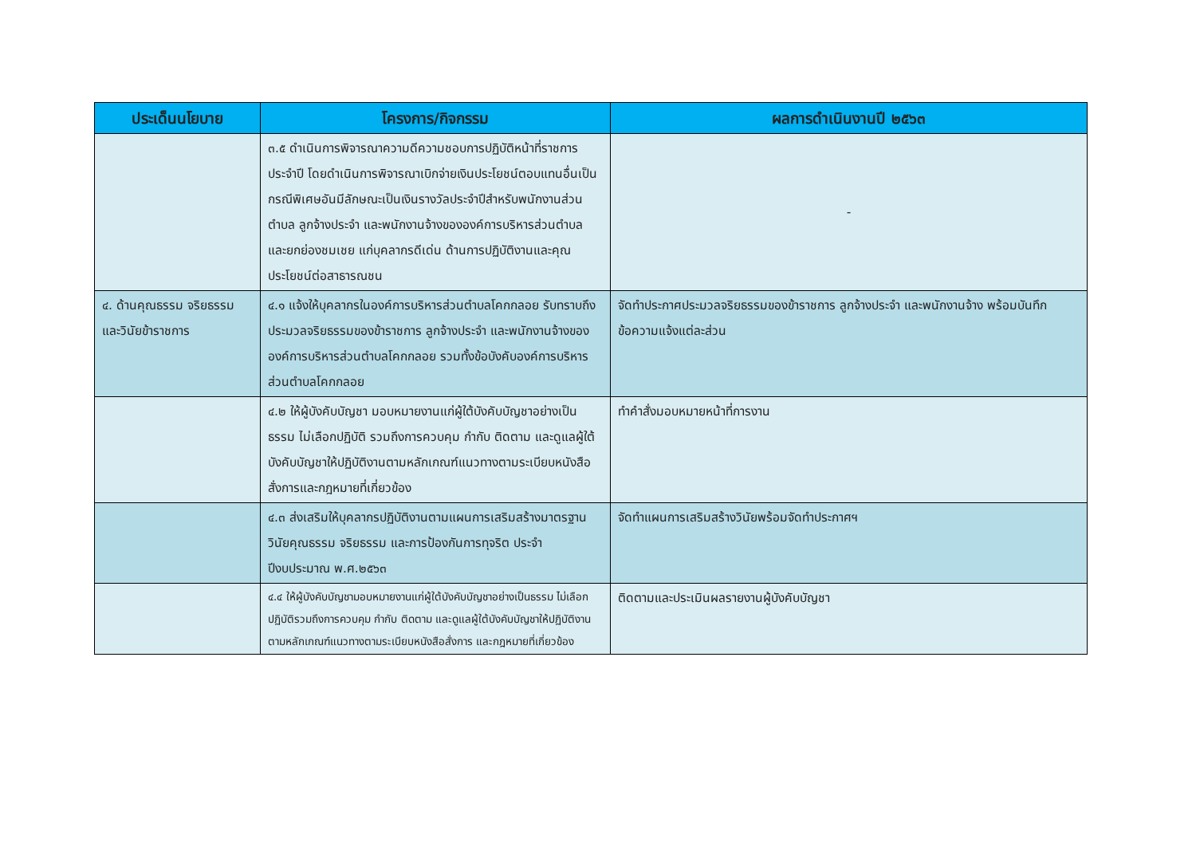| ประเด็นนโยบาย | โครงการ/กิจกรรม | ผลการดำเนินงานปี ๒๕๖๓ |
| --- | --- | --- |
| | ๓.๕ ดำเนินการพิจารณาความดีความชอบการปฏิบัติหน้าที่ราชการประจำปี โดยดำเนินการพิจารณาเบิกจ่ายเงินประโยชน์ตอบแทนอื่นเป็นกรณีพิเศษอันมีลักษณะเป็นเงินรางวัลประจำปีสำหรับพนักงานส่วนตำบล ลูกจ้างประจำ และพนักงานจ้างขององค์การบริหารส่วนตำบล และยกย่องชมเชย แก่บุคลากรดีเด่น ด้านการปฏิบัติงานและคุณประโยชน์ต่อสาธารณชน | - |
| ๔. ด้านคุณธรรม จริยธรรม และวินัยข้าราชการ | ๔.๑ แจ้งให้บุคลากรในองค์การบริหารส่วนตำบลโคกกลอย รับทราบถึงประมวลจริยธรรมของข้าราชการ ลูกจ้างประจำ และพนักงานจ้างขององค์การบริหารส่วนตำบลโคกกลอย รวมทั้งข้อบังคับองค์การบริหารส่วนตำบลโคกกลอย | จัดทำประกาศประมวลจริยธรรมของข้าราชการ ลูกจ้างประจำ และพนักงานจ้าง พร้อมบันทึกข้อความแจ้งแต่ละส่วน |
| | ๔.๒ ให้ผู้บังคับบัญชา มอบหมายงานแก่ผู้ใต้บังคับบัญชาอย่างเป็นธรรม ไม่เลือกปฏิบัติ รวมถึงการควบคุม กำกับ ติดตาม และดูแลผู้ใต้บังคับบัญชาให้ปฏิบัติงานตามหลักเกณฑ์แนวทางตามระเบียบหนังสือสั่งการและกฎหมายที่เกี่ยวข้อง | ทำคำสั่งมอบหมายหน้าที่การงาน |
| | ๔.๓ ส่งเสริมให้บุคลากรปฏิบัติงานตามแผนการเสริมสร้างมาตรฐาน วินัยคุณธรรม จริยธรรม และการป้องกันการทุจริต ประจำปีงบประมาณ พ.ศ.๒๕๖๓ | จัดทำแผนการเสริมสร้างวินัยพร้อมจัดทำประกาศฯ |
| | ๔.๔ ให้ผู้บังคับบัญชามอบหมายงานแก่ผู้ใต้บังคับบัญชาอย่างเป็นธรรม ไม่เลือกปฏิบัติรวมถึงการควบคุม กำกับ ติดตาม และดูแลผู้ใต้บังคับบัญชาให้ปฏิบัติงานตามหลักเกณฑ์แนวทางตามระเบียบหนังสือสั่งการ และกฎหมายที่เกี่ยวข้อง | ติดตามและประเมินผลรายงานผู้บังคับบัญชา |